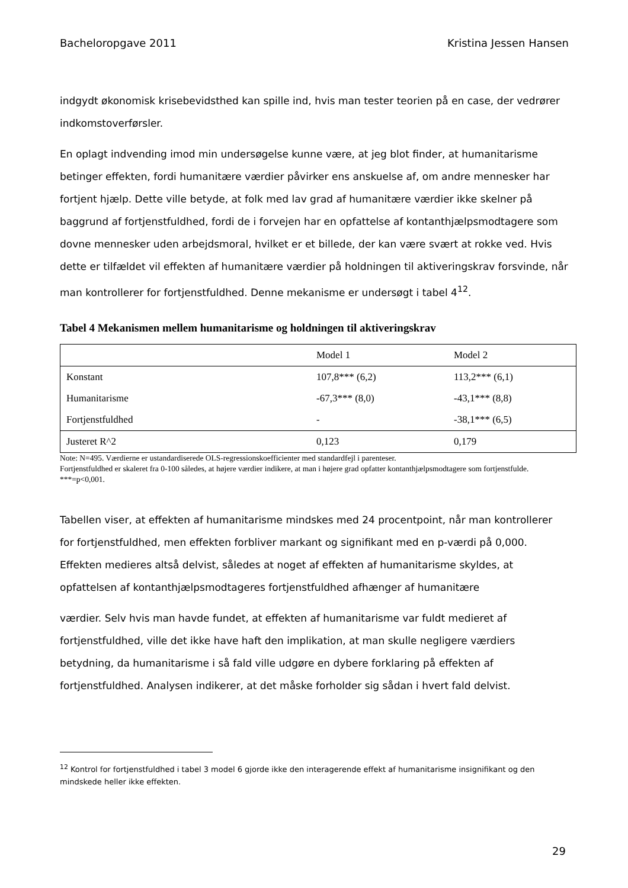Bacheloropgave 2011 Kristina Jessen Hansen
indgydt økonomisk krisebevidsthed kan spille ind, hvis man tester teorien på en case, der vedrører indkomstoverførsler.
En oplagt indvending imod min undersøgelse kunne være, at jeg blot finder, at humanitarisme betinger effekten, fordi humanitære værdier påvirker ens anskuelse af, om andre mennesker har fortjent hjælp. Dette ville betyde, at folk med lav grad af humanitære værdier ikke skelner på baggrund af fortjenstfuldhed, fordi de i forvejen har en opfattelse af kontanthjælpsmodtagere som dovne mennesker uden arbejdsmoral, hvilket er et billede, der kan være svært at rokke ved. Hvis dette er tilfældet vil effekten af humanitære værdier på holdningen til aktiveringskrav forsvinde, når man kontrollerer for fortjenstfuldhed. Denne mekanisme er undersøgt i tabel 4<sup>12</sup>.
Tabel 4 Mekanismen mellem humanitarisme og holdningen til aktiveringskrav
| | Model 1 | Model 2 |
| Konstant | 107,8*** (6,2) | 113,2*** (6,1) |
| Humanitarisme | -67,3*** (8,0) | -43,1*** (8,8) |
| Fortjenstfuldhed | - | -38,1*** (6,5) |
| Justeret R^2 | 0,123 | 0,179 |
Note: N=495. Værdierne er ustandardiserede OLS-regressionskoefficienter med standardfejl i parenteser.
Fortjenstfuldhed er skaleret fra 0-100 således, at højere værdier indikere, at man i højere grad opfatter kontanthjælpsmodtagere som fortjenstfulde.
***=p<0,001.
Tabellen viser, at effekten af humanitarisme mindskes med 24 procentpoint, når man kontrollerer for fortjenstfuldhed, men effekten forbliver markant og signifikant med en p-værdi på 0,000. Effekten medieres altså delvist, således at noget af effekten af humanitarisme skyldes, at opfattelsen af kontanthjælpsmodtageres fortjenstfuldhed afhænger af humanitære
værdier. Selv hvis man havde fundet, at effekten af humanitarisme var fuldt medieret af fortjenstfuldhed, ville det ikke have haft den implikation, at man skulle negligere værdiers betydning, da humanitarisme i så fald ville udgøre en dybere forklaring på effekten af fortjenstfuldhed. Analysen indikerer, at det måske forholder sig sådan i hvert fald delvist.
<sup>12</sup> Kontrol for fortjenstfuldhed i tabel 3 model 6 gjorde ikke den interagerende effekt af humanitarisme insignifikant og den mindskede heller ikke effekten.
29